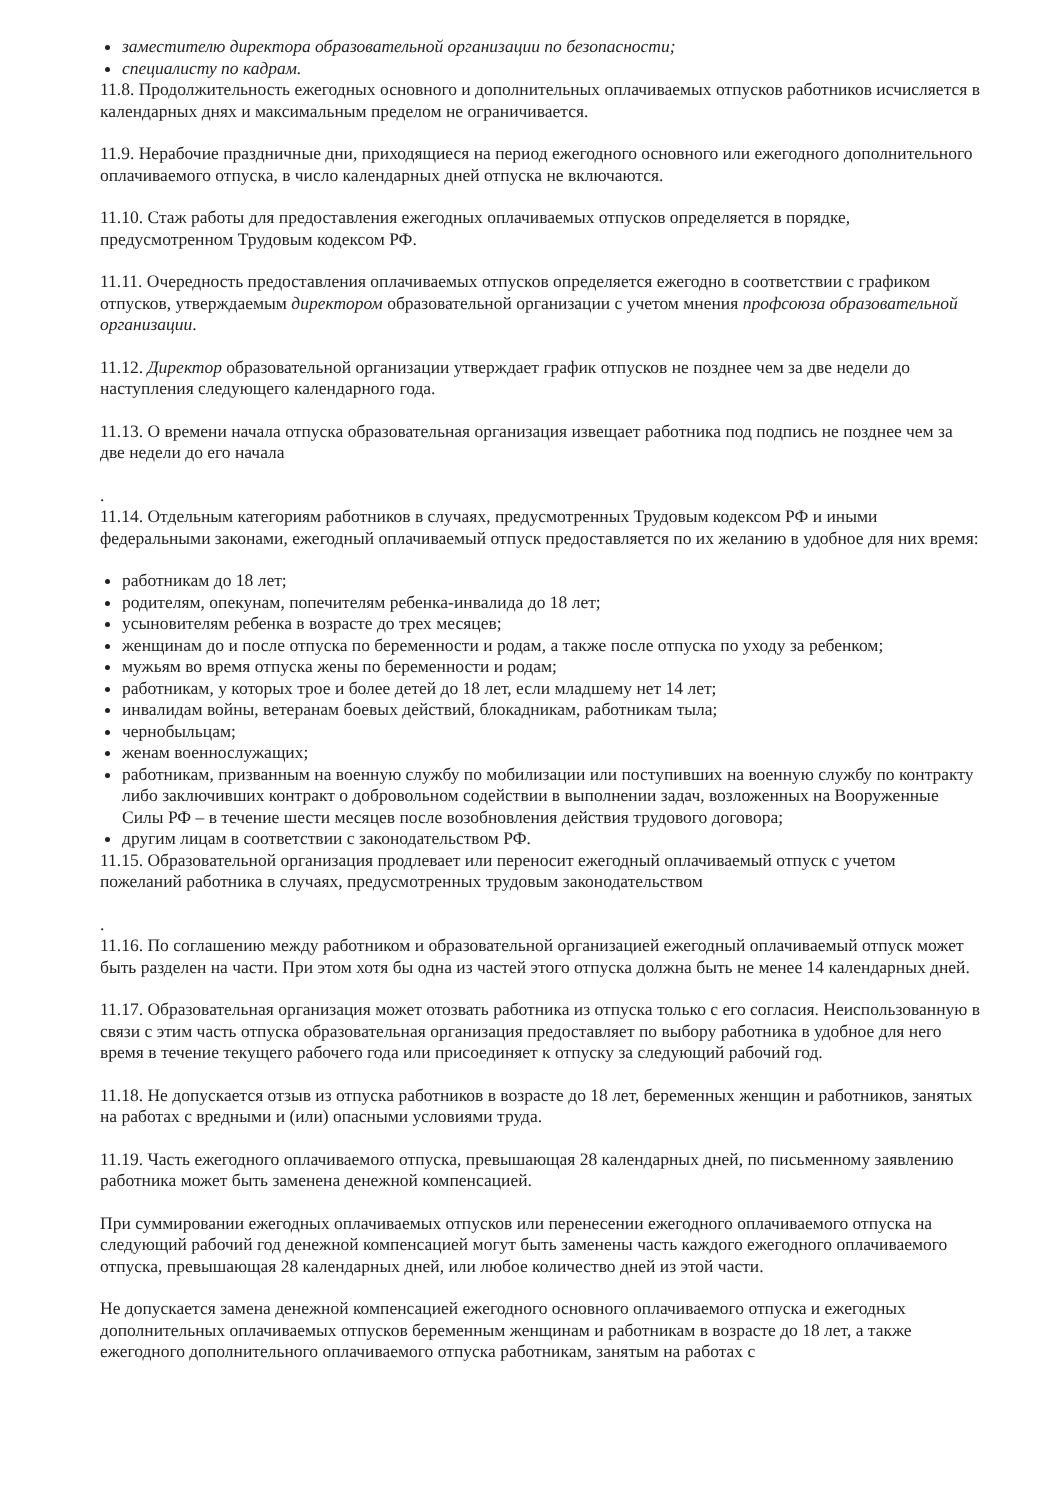заместителю директора образовательной организации по безопасности;
специалисту по кадрам.
11.8. Продолжительность ежегодных основного и дополнительных оплачиваемых отпусков работников исчисляется в календарных днях и максимальным пределом не ограничивается.
11.9. Нерабочие праздничные дни, приходящиеся на период ежегодного основного или ежегодного дополнительного оплачиваемого отпуска, в число календарных дней отпуска не включаются.
11.10. Стаж работы для предоставления ежегодных оплачиваемых отпусков определяется в порядке, предусмотренном Трудовым кодексом РФ.
11.11. Очередность предоставления оплачиваемых отпусков определяется ежегодно в соответствии с графиком отпусков, утверждаемым директором образовательной организации с учетом мнения профсоюза образовательной организации.
11.12. Директор образовательной организации утверждает график отпусков не позднее чем за две недели до наступления следующего календарного года.
11.13. О времени начала отпуска образовательная организация извещает работника под подпись не позднее чем за две недели до его начала
.
11.14. Отдельным категориям работников в случаях, предусмотренных Трудовым кодексом РФ и иными федеральными законами, ежегодный оплачиваемый отпуск предоставляется по их желанию в удобное для них время:
работникам до 18 лет;
родителям, опекунам, попечителям ребенка-инвалида до 18 лет;
усыновителям ребенка в возрасте до трех месяцев;
женщинам до и после отпуска по беременности и родам, а также после отпуска по уходу за ребенком;
мужьям во время отпуска жены по беременности и родам;
работникам, у которых трое и более детей до 18 лет, если младшему нет 14 лет;
инвалидам войны, ветеранам боевых действий, блокадникам, работникам тыла;
чернобыльцам;
женам военнослужащих;
работникам, призванным на военную службу по мобилизации или поступивших на военную службу по контракту либо заключивших контракт о добровольном содействии в выполнении задач, возложенных на Вооруженные Силы РФ – в течение шести месяцев после возобновления действия трудового договора;
другим лицам в соответствии с законодательством РФ.
11.15. Образовательной организация продлевает или переносит ежегодный оплачиваемый отпуск с учетом пожеланий работника в случаях, предусмотренных трудовым законодательством
.
11.16. По соглашению между работником и образовательной организацией ежегодный оплачиваемый отпуск может быть разделен на части. При этом хотя бы одна из частей этого отпуска должна быть не менее 14 календарных дней.
11.17. Образовательная организация может отозвать работника из отпуска только с его согласия. Неиспользованную в связи с этим часть отпуска образовательная организация предоставляет по выбору работника в удобное для него время в течение текущего рабочего года или присоединяет к отпуску за следующий рабочий год.
11.18. Не допускается отзыв из отпуска работников в возрасте до 18 лет, беременных женщин и работников, занятых на работах с вредными и (или) опасными условиями труда.
11.19. Часть ежегодного оплачиваемого отпуска, превышающая 28 календарных дней, по письменному заявлению работника может быть заменена денежной компенсацией.
При суммировании ежегодных оплачиваемых отпусков или перенесении ежегодного оплачиваемого отпуска на следующий рабочий год денежной компенсацией могут быть заменены часть каждого ежегодного оплачиваемого отпуска, превышающая 28 календарных дней, или любое количество дней из этой части.
Не допускается замена денежной компенсацией ежегодного основного оплачиваемого отпуска и ежегодных дополнительных оплачиваемых отпусков беременным женщинам и работникам в возрасте до 18 лет, а также ежегодного дополнительного оплачиваемого отпуска работникам, занятым на работах с